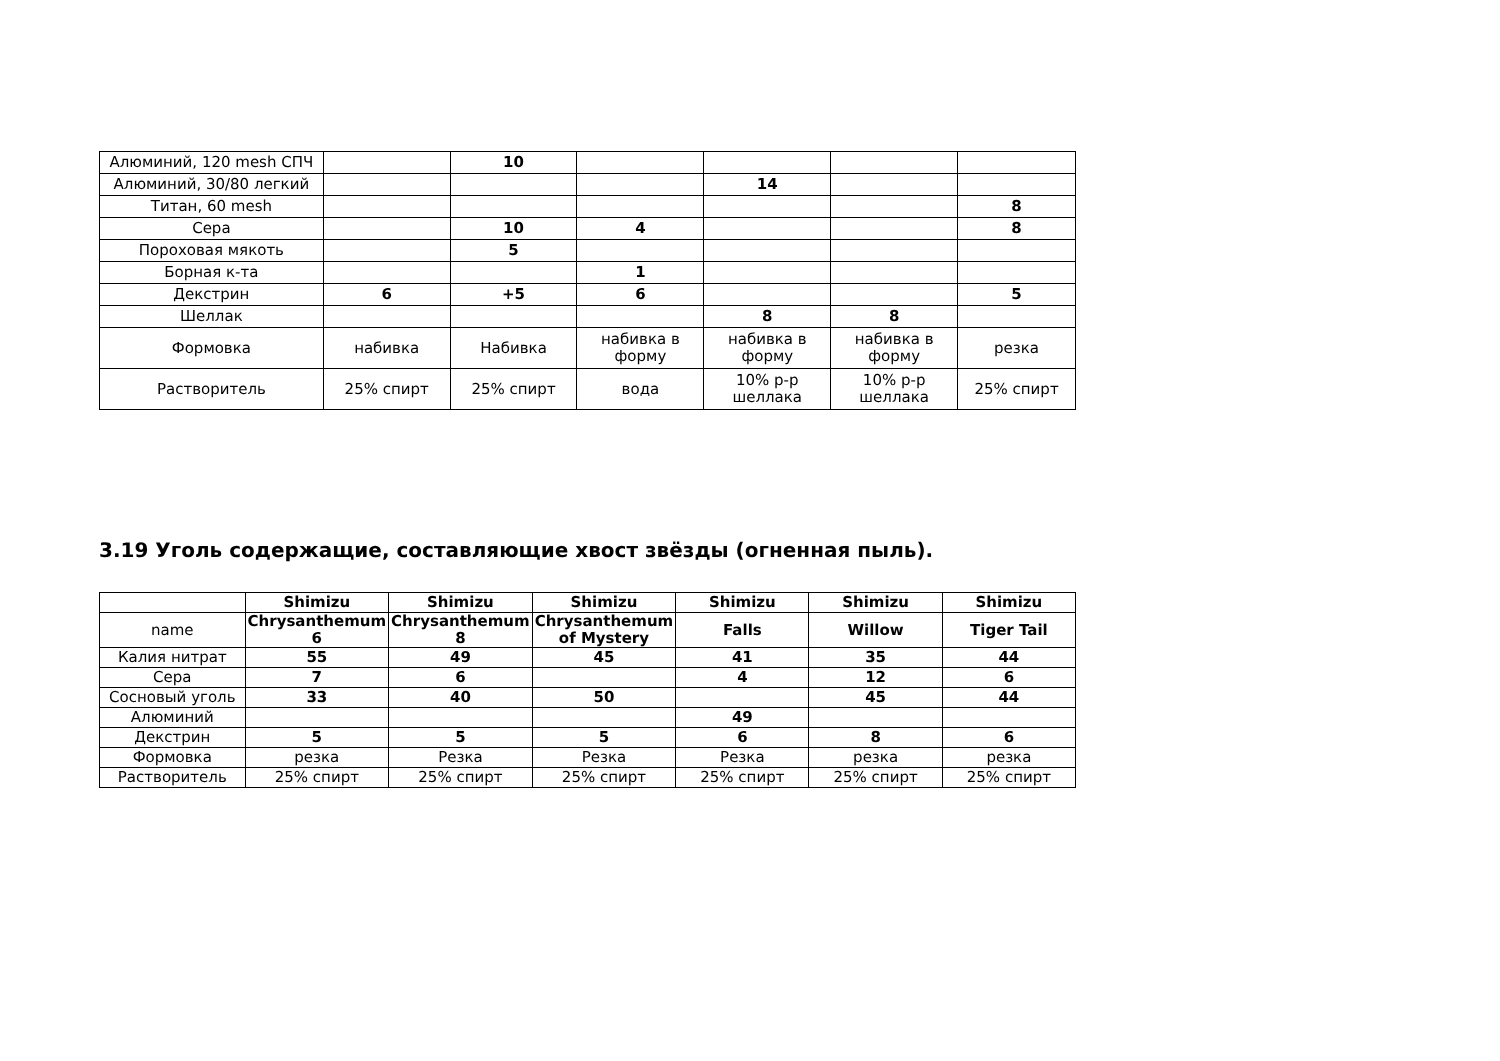| Алюминий, 120 mesh СПЧ | | 10 | | | | |
| Алюминий, 30/80 легкий | | | | 14 | | |
| Титан, 60 mesh | | | | | | 8 |
| Сера | | 10 | 4 | | | 8 |
| Пороховая мякоть | | 5 | | | | |
| Борная к-та | | | 1 | | | |
| Декстрин | 6 | +5 | 6 | | | 5 |
| Шеллак | | | | 8 | 8 | |
| Формовка | набивка | Набивка | набивка в форму | набивка в форму | набивка в форму | резка |
| Растворитель | 25% спирт | 25% спирт | вода | 10% р-р шеллака | 10% р-р шеллака | 25% спирт |
3.19 Уголь содержащие, составляющие хвост звёзды (огненная пыль).
| | Shimizu | Shimizu | Shimizu | Shimizu | Shimizu | Shimizu |
| --- | --- | --- | --- | --- | --- | --- |
| name | Chrysanthemum 6 | Chrysanthemum 8 | Chrysanthemum of Mystery | Falls | Willow | Tiger Tail |
| Калия нитрат | 55 | 49 | 45 | 41 | 35 | 44 |
| Сера | 7 | 6 | | 4 | 12 | 6 |
| Сосновый уголь | 33 | 40 | 50 | | 45 | 44 |
| Алюминий | | | | 49 | | |
| Декстрин | 5 | 5 | 5 | 6 | 8 | 6 |
| Формовка | резка | Резка | Резка | Резка | резка | резка |
| Растворитель | 25% спирт | 25% спирт | 25% спирт | 25% спирт | 25% спирт | 25% спирт |